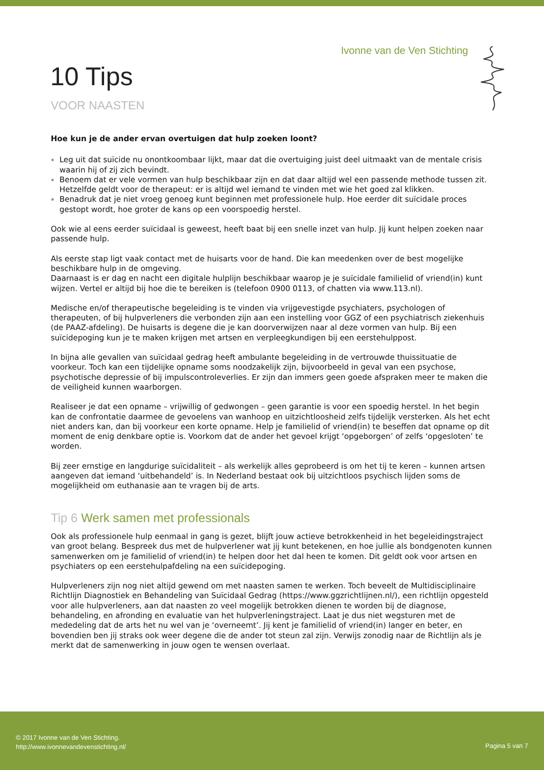Ivonne van de Ven Stichting
10 Tips
VOOR NAASTEN
Hoe kun je de ander ervan overtuigen dat hulp zoeken loont?
Leg uit dat suïcide nu onontkoombaar lijkt, maar dat die overtuiging juist deel uitmaakt van de mentale crisis waarin hij of zij zich bevindt.
Benoem dat er vele vormen van hulp beschikbaar zijn en dat daar altijd wel een passende methode tussen zit. Hetzelfde geldt voor de therapeut: er is altijd wel iemand te vinden met wie het goed zal klikken.
Benadruk dat je niet vroeg genoeg kunt beginnen met professionele hulp. Hoe eerder dit suïcidale proces gestopt wordt, hoe groter de kans op een voorspoedig herstel.
Ook wie al eens eerder suïcidaal is geweest, heeft baat bij een snelle inzet van hulp. Jij kunt helpen zoeken naar passende hulp.
Als eerste stap ligt vaak contact met de huisarts voor de hand. Die kan meedenken over de best mogelijke beschikbare hulp in de omgeving.
Daarnaast is er dag en nacht een digitale hulplijn beschikbaar waarop je je suïcidale familielid of vriend(in) kunt wijzen. Vertel er altijd bij hoe die te bereiken is (telefoon 0900 0113, of chatten via www.113.nl).
Medische en/of therapeutische begeleiding is te vinden via vrijgevestigde psychiaters, psychologen of therapeuten, of bij hulpverleners die verbonden zijn aan een instelling voor GGZ of een psychiatrisch ziekenhuis (de PAAZ-afdeling). De huisarts is degene die je kan doorverwijzen naar al deze vormen van hulp. Bij een suïcidepoging kun je te maken krijgen met artsen en verpleegkundigen bij een eerstehulppost.
In bijna alle gevallen van suïcidaal gedrag heeft ambulante begeleiding in de vertrouwde thuissituatie de voorkeur. Toch kan een tijdelijke opname soms noodzakelijk zijn, bijvoorbeeld in geval van een psychose, psychotische depressie of bij impulscontroleverlies. Er zijn dan immers geen goede afspraken meer te maken die de veiligheid kunnen waarborgen.
Realiseer je dat een opname – vrijwillig of gedwongen – geen garantie is voor een spoedig herstel. In het begin kan de confrontatie daarmee de gevoelens van wanhoop en uitzichtloosheid zelfs tijdelijk versterken. Als het echt niet anders kan, dan bij voorkeur een korte opname. Help je familielid of vriend(in) te beseffen dat opname op dit moment de enig denkbare optie is. Voorkom dat de ander het gevoel krijgt ‘opgeborgen’ of zelfs ‘opgesloten’ te worden.
Bij zeer ernstige en langdurige suïcidaliteit – als werkelijk alles geprobeerd is om het tij te keren – kunnen artsen aangeven dat iemand ‘uitbehandeld’ is. In Nederland bestaat ook bij uitzichtloos psychisch lijden soms de mogelijkheid om euthanasie aan te vragen bij de arts.
Tip 6 Werk samen met professionals
Ook als professionele hulp eenmaal in gang is gezet, blijft jouw actieve betrokkenheid in het begeleidingstraject van groot belang. Bespreek dus met de hulpverlener wat jij kunt betekenen, en hoe jullie als bondgenoten kunnen samenwerken om je familielid of vriend(in) te helpen door het dal heen te komen. Dit geldt ook voor artsen en psychiaters op een eerstehulpafdeling na een suïcidepoging.
Hulpverleners zijn nog niet altijd gewend om met naasten samen te werken. Toch beveelt de Multidisciplinaire Richtlijn Diagnostiek en Behandeling van Suïcidaal Gedrag (https://www.ggzrichtlijnen.nl/), een richtlijn opgesteld voor alle hulpverleners, aan dat naasten zo veel mogelijk betrokken dienen te worden bij de diagnose, behandeling, en afronding en evaluatie van het hulpverleningstraject. Laat je dus niet wegsturen met de mededeling dat de arts het nu wel van je ‘overneemt’. Jij kent je familielid of vriend(in) langer en beter, en bovendien ben jij straks ook weer degene die de ander tot steun zal zijn. Verwijs zonodig naar de Richtlijn als je merkt dat de samenwerking in jouw ogen te wensen overlaat.
© 2017 Ivonne van de Ven Stichting.
http://www.ivonnevandevenstichting.nl/
Pagina 5 van 7